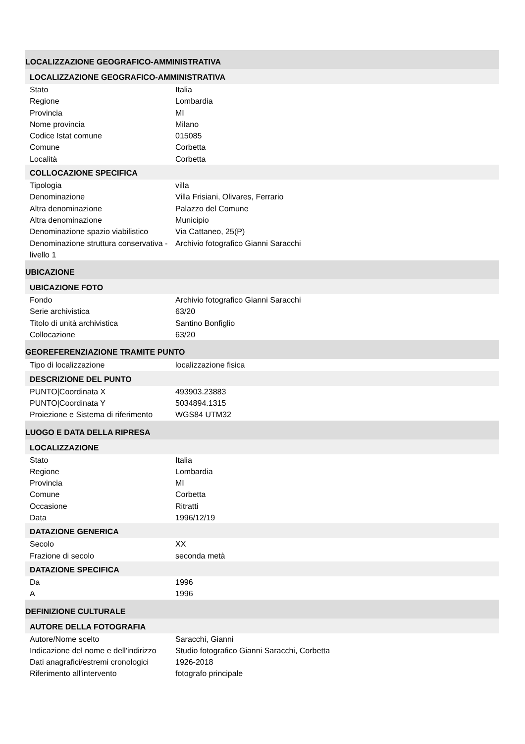LOCALIZZAZIONE GEOGRAFICO-AMMINISTRATIVA
LOCALIZZAZIONE GEOGRAFICO-AMMINISTRATIVA
| Stato | Italia |
| Regione | Lombardia |
| Provincia | MI |
| Nome provincia | Milano |
| Codice Istat comune | 015085 |
| Comune | Corbetta |
| Località | Corbetta |
COLLOCAZIONE SPECIFICA
| Tipologia | villa |
| Denominazione | Villa Frisiani, Olivares, Ferrario |
| Altra denominazione | Palazzo del Comune |
| Altra denominazione | Municipio |
| Denominazione spazio viabilistico | Via Cattaneo, 25(P) |
| Denominazione struttura conservativa - livello 1 | Archivio fotografico Gianni Saracchi |
UBICAZIONE
UBICAZIONE FOTO
| Fondo | Archivio fotografico Gianni Saracchi |
| Serie archivistica | 63/20 |
| Titolo di unità archivistica | Santino Bonfiglio |
| Collocazione | 63/20 |
GEOREFERENZIAZIONE TRAMITE PUNTO
| Tipo di localizzazione | localizzazione fisica |
DESCRIZIONE DEL PUNTO
| PUNTO/Coordinata X | 493903.23883 |
| PUNTO/Coordinata Y | 5034894.1315 |
| Proiezione e Sistema di riferimento | WGS84 UTM32 |
LUOGO E DATA DELLA RIPRESA
LOCALIZZAZIONE
| Stato | Italia |
| Regione | Lombardia |
| Provincia | MI |
| Comune | Corbetta |
| Occasione | Ritratti |
| Data | 1996/12/19 |
DATAZIONE GENERICA
| Secolo | XX |
| Frazione di secolo | seconda metà |
DATAZIONE SPECIFICA
| Da | 1996 |
| A | 1996 |
DEFINIZIONE CULTURALE
AUTORE DELLA FOTOGRAFIA
| Autore/Nome scelto | Saracchi, Gianni |
| Indicazione del nome e dell'indirizzo | Studio fotografico Gianni Saracchi, Corbetta |
| Dati anagrafici/estremi cronologici | 1926-2018 |
| Riferimento all'intervento | fotografo principale |